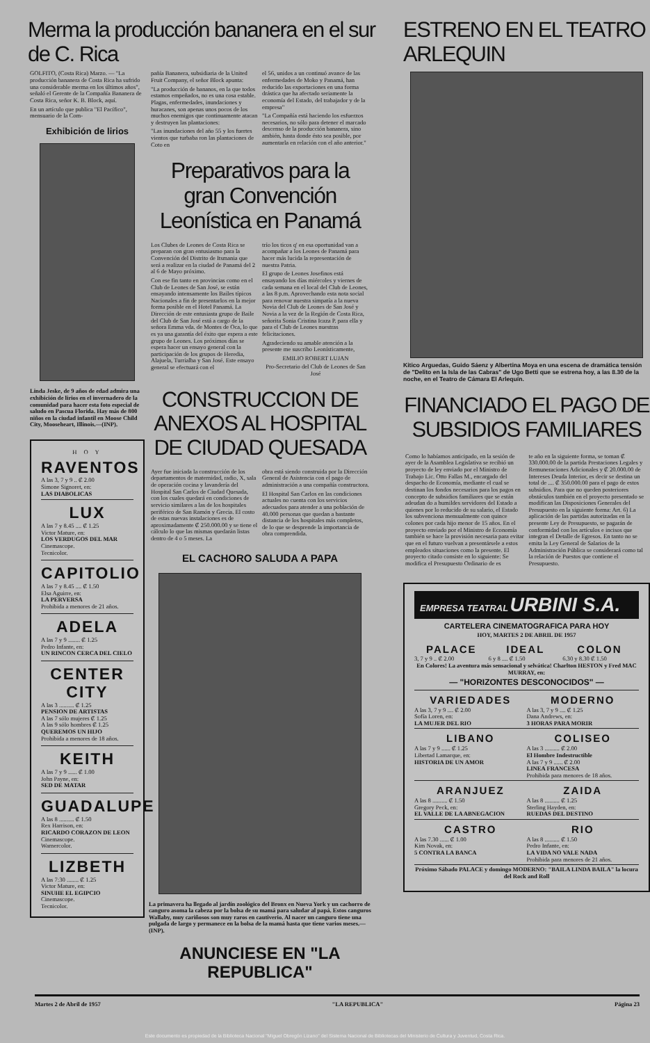Merma la producción bananera en el sur de C. Rica
GOLFITO, (Costa Rica) Marzo. — "La producción bananera de Costa Rica ha sufrido una considerable merma en los últimos años", señaló el Gerente de la Compañía Bananera de Costa Rica, señor K. B. Block, aquí.
En un artículo que publica "El Pacífico", mensuario de la Com-
Exhibición de lirios
Linda Jeske, de 9 años de edad admira una exhibición de lirios en el invernadero de la comunidad para hacer esta foto especial de saludo en Pascua Florida. Hay más de 800 niños en la ciudad infantil en Moose Child City, Mooseheart, Illinois.—(INP).
H O Y
RAVENTOS
A las 3, 7 y 9 .. ₡ 2.00
Simone Signoret, en:
LAS DIABOLICAS
LUX
A las 7 y 8.45 .... ₡ 1.25
Victor Mature, en:
LOS VERDUGOS DEL MAR
Cinemascope.
Tecnicolor.
CAPITOLIO
A las 7 y 8.45 .... ₡ 1.50
Elsa Aguirre, en:
LA PERVERSA
Prohibida a menores de 21 años.
ADELA
A las 7 y 9 ........ ₡ 1.25
Pedro Infante, en:
UN RINCON CERCA DEL CIELO
CENTER CITY
A las 3 .......... ₡ 1.25
PENSION DE ARTISTAS
A las 7 sólo mujeres ₡ 1.25
A las 9 sólo hombres ₡ 1.25
QUEREMOS UN HIJO
Prohibida a menores de 18 años.
KEITH
A las 7 y 9 ...... ₡ 1.00
John Payne, en:
SED DE MATAR
GUADALUPE
A las 8 .......... ₡ 1.50
Rex Harrison, en:
RICARDO CORAZON DE LEON
Cinemascope.
Warnercolor.
LIZBETH
A las 7:30 ........ ₡ 1.25
Victor Mature, en:
SINUHE EL EGIPCIO
Cinemascope.
Tecnicolor.
pañía Bananera, subsidiaria de la United Fruit Company, el señor Block apunta:
"La producción de bananos, en la que todos estamos empeñados, no es una cosa estable. Plagas, enfermedades, inundaciones y huracanes, son apenas unos pocos de los muchos enemigos que continuamente atacan y destruyen las plantaciones:
"Las inundaciones del año 55 y los fuertes vientos que turbaba ron las plantaciones de Coto en
el 56, unidos a un continuó avance de las enfermedades de Moko y Panamá, han reducido las exportaciones en una forma drástica que ha afectado seriamente la economía del Estado, del trabajador y de la empresa"
"La Compañía está haciendo los esfuerzos necesarios, no sólo para detener el marcado descenso de la producción bananera, sino ambién, hasta donde ésto sea posible, por aumentarla en relación con el año anterior."
Preparativos para la gran Convención Leonística en Panamá
Los Clubes de Leones de Costa Rica se preparan con gran entusiasmo para la Convención del Distrito de Itsmania que será a realizar en la ciudad de Panamá del 2 al 6 de Mayo próximo.
Con ese fin tanto en provincias como en el Club de Leones de San José, se están ensayando intensamente los Bailes típicos Nacionales a fin de presentarlos en la mejor forma posible en el Hotel Panamá. La Dirección de este entusiasta grupo de Baile del Club de San José está a cargo de la señora Emma vda. de Montes de Oca, lo que es ya una garantía del éxito que espera a este grupo de Leones. Los próximos días se espera hacer un ensayo general con la participación de los grupos de Heredia, Alajuela, Turrialba y San José. Este ensayo general se efectuará con el
trío los ticos q' en esa oportunidad van a acompañar a los Leones de Panamá para hacer más lucida la representación de nuestra Patria.
El grupo de Leones Josefinos está ensayando los días miércoles y viernes de cada semana en el local del Club de Leones, a las 8 p.m. Aprovechando esta nota social para renovar nuestra simpatía a la nueva Novia del Club de Leones de San José y Novia a la vez de la Región de Costa Rica, señorita Sonia Cristina Icaza P. para ella y para el Club de Leones nuestras felicitaciones.
Agradeciendo su amable atención a la presente me suscribo Leonísticamente,
EMILIO ROBERT LUJAN
Pro-Secretario del Club de Leones de San José
CONSTRUCCION DE ANEXOS AL HOSPITAL DE CIUDAD QUESADA
Ayer fue iniciada la construcción de los departamentos de maternidad, radio, X, sala de operación cocina y lavandería del Hospital San Carlos de Ciudad Quesada, con los cuales quedará en condiciones de servicio similares a las de los hospitales periférico de San Ramón y Grecia. El costo de estas nuevas instalaciones es de aproximadamente ₡ 250.000.00 y se tiene el cálculo lo que las mismas quedarán listas dentro de 4 o 5 meses. La
obra está siendo construida por la Dirección General de Asistencia con el pago de administración a una compañía constructora.
El Hospital San Carlos en las condiciones actuales no cuenta con los servicios adecuados para atender a una población de 40.000 personas que quedan a bastante distancia de los hospitales más completos, de lo que se desprende la importancia de obra comprendida.
EL CACHORO SALUDA A PAPA
La primavera ha llegado al jardín zoológico del Bronx en Nueva York y un cachorro de canguro asoma la cabeza por la bolsa de su mamá para saludar al papá. Estos canguros Wallaby, muy cariñosos son muy raros en cautiverio. Al nacer un canguro tiene una pulgada de largo y permanece en la bolsa de la mamá hasta que tiene varios meses.—(INP).
ANUNCIESE EN "LA REPUBLICA"
ESTRENO EN EL TEATRO ARLEQUIN
Kitico Arguedas, Guido Sáenz y Albertina Moya en una escena de dramática tensión de "Delito en la Isla de las Cabras" de Ugo Betti que se estrena hoy, a las 8.30 de la noche, en el Teatro de Cámara El Arlequín.
FINANCIADO EL PAGO DE SUBSIDIOS FAMILIARES
Como lo habíamos anticipado, en la sesión de ayer de la Asamblea Legislativa se recibió un proyecto de ley enviado por el Ministro de Trabajo Lic. Otto Fallas M., encargado del despacho de Economía, mediante el cual se destinan los fondos necesarios para los pagos en concepto de subsidios familiares que se están adeudan do a humildes servidores del Estado a quienes por lo reducido de su salario, el Estado los subvenciona mensualmente con quince colones por cada hijo menor de 15 años. En el proyecto enviado por el Ministro de Economía también se hace la provisión necesaria para evitar que en el futuro vuelvan a presentársele a estos empleados situaciones como la presente. El proyecto citado consiste en lo siguiente: Se modifica el Presupuesto Ordinario de es
te año en la siguiente forma, se toman ₡ 330.000.00 de la partida Prestaciones Legales y Remuneraciones Adicionales y ₡ 20.000.00 de Intereses Deuda Interior, es decir se destina un total de .... ₡ 350.000.00 para el pago de estos subsidios. Para que no queden posteriores obstáculos también en el proyecto presentado se modifican las Disposiciones Generales del Presupuesto en la siguiente forma: Art. 6) La aplicación de las partidas autorizadas en la presente Ley de Presupuesto, se pagarán de conformidad con los artículos e incisos que integran el Detalle de Egresos. En tanto no se emita la Ley General de Salarios de la Administración Pública se considerará como tal la relación de Puestos que contiene el Presupuesto.
EMPRESA TEATRAL URBINI S.A.
CARTELERA CINEMATOGRAFICA PARA HOY
HOY, MARTES 2 DE ABRIL DE 1957
PALACE
3, 7 y 9 .. ₡ 2.00
IDEAL
6 y 8 .... ₡ 1.50
COLON
6.30 y 8.30 ₡ 1.50
En Colores! La aventura más sensacional y selvática! Charlton HESTON y Fred MAC MURRAY, en:
— "HORIZONTES DESCONOCIDOS" —
VARIEDADES
A las 3, 7 y 9 .... ₡ 2.00
Sofía Loren, en:
LA MUJER DEL RIO
MODERNO
A las 3, 7 y 9 .... ₡ 1.25
Dana Andrews, en:
3 HORAS PARA MORIR
LIBANO
A las 7 y 9 ...... ₡ 1.25
Libertad Lamarque, en:
HISTORIA DE UN AMOR
COLISEO
A las 3 .......... ₡ 2.00
El Hombre Indestructible
A las 7 y 9 ...... ₡ 2.00
LINEA FRANCESA
Prohibida para menores de 18 años.
ARANJUEZ
A las 8 .......... ₡ 1.50
Gregory Peck, en:
EL VALLE DE LA ABNEGACION
ZAIDA
A las 8 .......... ₡ 1.25
Sterling Hayden, en:
RUEDAS DEL DESTINO
CASTRO
A las 7.30 ...... ₡ 1.00
Kim Novak, en:
5 CONTRA LA BANCA
RIO
A las 8 .......... ₡ 1.50
Pedro Infante, en:
LA VIDA NO VALE NADA
Prohibida para menores de 21 años.
Próximo Sábado PALACE y domingo MODERNO: "BAILA LINDA BAILA" la locura del Rock and Roll
Martes 2 de Abril de 1957 "LA REPUBLICA" Página 23
Este documento es propiedad de la Biblioteca Nacional "Miguel Obregón Lizano" del Sistema Nacional de Bibliotecas del Ministerio de Cultura y Juventud, Costa Rica.